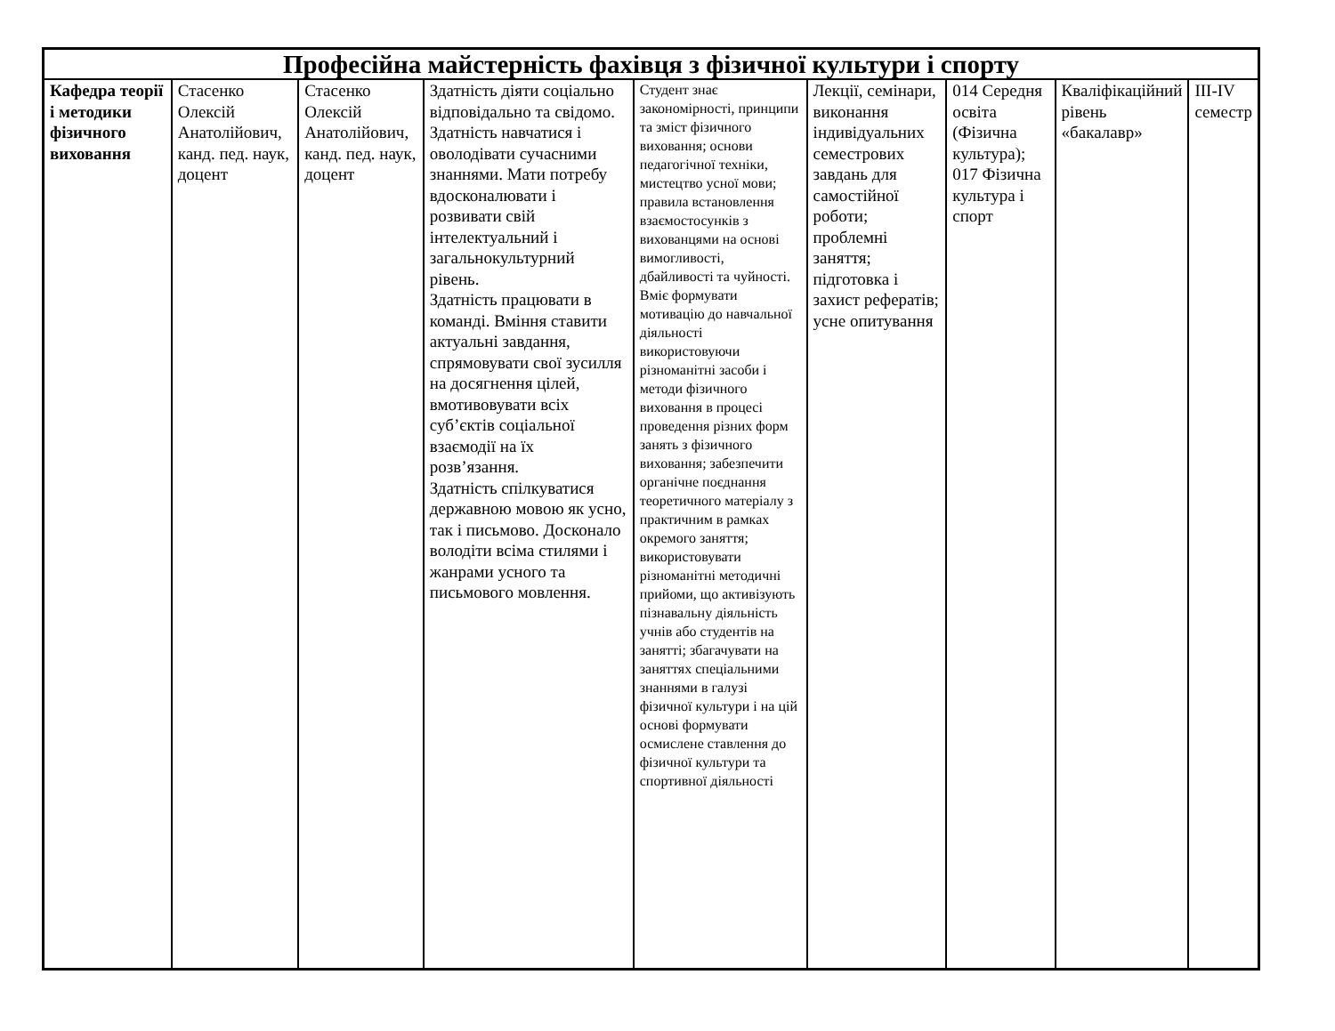| Професійна майстерність фахівця з фізичної культури і спорту | | | | | | | | |
| --- | --- | --- | --- | --- | --- | --- | --- | --- |
| Кафедра теорії і методики фізичного виховання | Стасенко Олексій Анатолійович, канд. пед. наук, доцент | Стасенко Олексій Анатолійович, канд. пед. наук, доцент | Здатність діяти соціально відповідально та свідомо. Здатність навчатися і оволодівати сучасними знаннями. Мати потребу вдосконалювати і розвивати свій інтелектуальний і загальнокультурний рівень. Здатність працювати в команді. Вміння ставити актуальні завдання, спрямовувати свої зусилля на досягнення цілей, вмотивовувати всіх суб’єктів соціальної взаємодії на їх розв’язання. Здатність спілкуватися державною мовою як усно, так і письмово. Досконало володіти всіма стилями і жанрами усного та письмового мовлення. | Студент знає закономірності, принципи та зміст фізичного виховання; основи педагогічної техніки, мистецтво усної мови; правила встановлення взаємостосунків з вихованцями на основі вимогливості, дбайливості та чуйності. Вміє формувати мотивацію до навчальної діяльності використовуючи різноманітні засоби і методи фізичного виховання в процесі проведення різних форм занять з фізичного виховання; забезпечити органічне поєднання теоретичного матеріалу з практичним в рамках окремого заняття; використовувати різноманітні методичні прийоми, що активізують пізнавальну діяльність учнів або студентів на занятті; збагачувати на заняттях спеціальними знаннями в галузі фізичної культури і на цій основі формувати осмислене ставлення до фізичної культури та спортивної діяльності | Лекції, семінари, виконання індивідуальних семестрових завдань для самостійної роботи; проблемні заняття; підготовка і захист рефератів; усне опитування | 014 Середня освіта (Фізична культура); 017 Фізична культура і спорт | Кваліфікаційний рівень «бакалавр» | III-IV семестр |